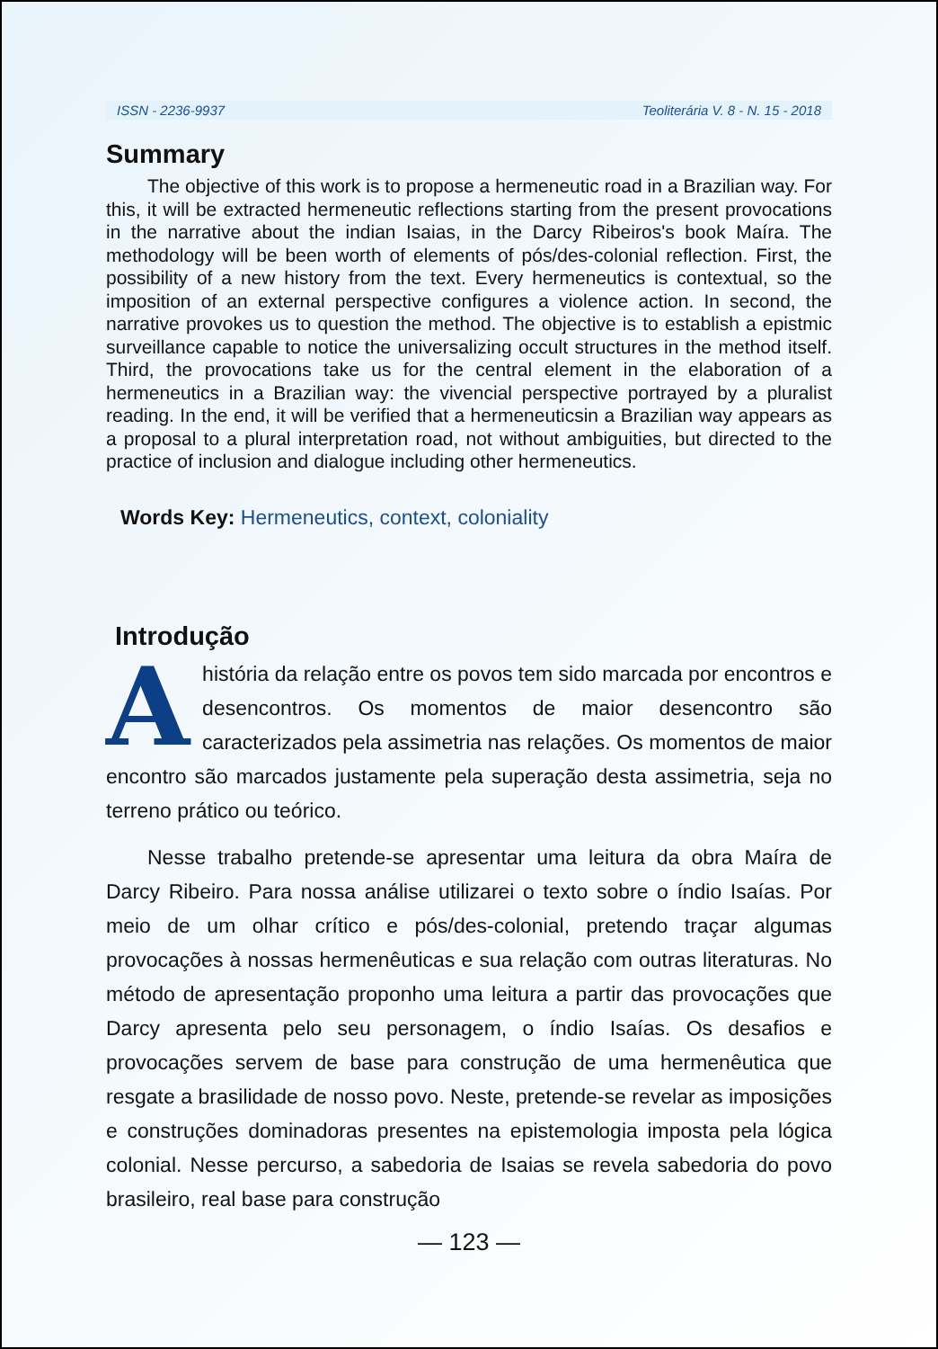ISSN - 2236-9937 Teoliterária V. 8 - N. 15 - 2018
Summary
The objective of this work is to propose a hermeneutic road in a Brazilian way. For this, it will be extracted hermeneutic reflections starting from the present provocations in the narrative about the indian Isaias, in the Darcy Ribeiros's book Maíra. The methodology will be been worth of elements of pós/des-colonial reflection. First, the possibility of a new history from the text. Every hermeneutics is contextual, so the imposition of an external perspective configures a violence action. In second, the narrative provokes us to question the method. The objective is to establish a epistmic surveillance capable to notice the universalizing occult structures in the method itself. Third, the provocations take us for the central element in the elaboration of a hermeneutics in a Brazilian way: the vivencial perspective portrayed by a pluralist reading. In the end, it will be verified that a hermeneuticsin a Brazilian way appears as a proposal to a plural interpretation road, not without ambiguities, but directed to the practice of inclusion and dialogue including other hermeneutics.
Words Key: Hermeneutics, context, coloniality
Introdução
Ahistória da relação entre os povos tem sido marcada por encontros e desencontros. Os momentos de maior desencontro são caracterizados pela assimetria nas relações. Os momentos de maior encontro são marcados justamente pela superação desta assimetria, seja no terreno prático ou teórico.
Nesse trabalho pretende-se apresentar uma leitura da obra Maíra de Darcy Ribeiro. Para nossa análise utilizarei o texto sobre o índio Isaías. Por meio de um olhar crítico e pós/des-colonial, pretendo traçar algumas provocações à nossas hermenêuticas e sua relação com outras literaturas. No método de apresentação proponho uma leitura a partir das provocações que Darcy apresenta pelo seu personagem, o índio Isaías. Os desafios e provocações servem de base para construção de uma hermenêutica que resgate a brasilidade de nosso povo. Neste, pretende-se revelar as imposições e construções dominadoras presentes na epistemologia imposta pela lógica colonial. Nesse percurso, a sabedoria de Isaias se revela sabedoria do povo brasileiro, real base para construção
— 123 —